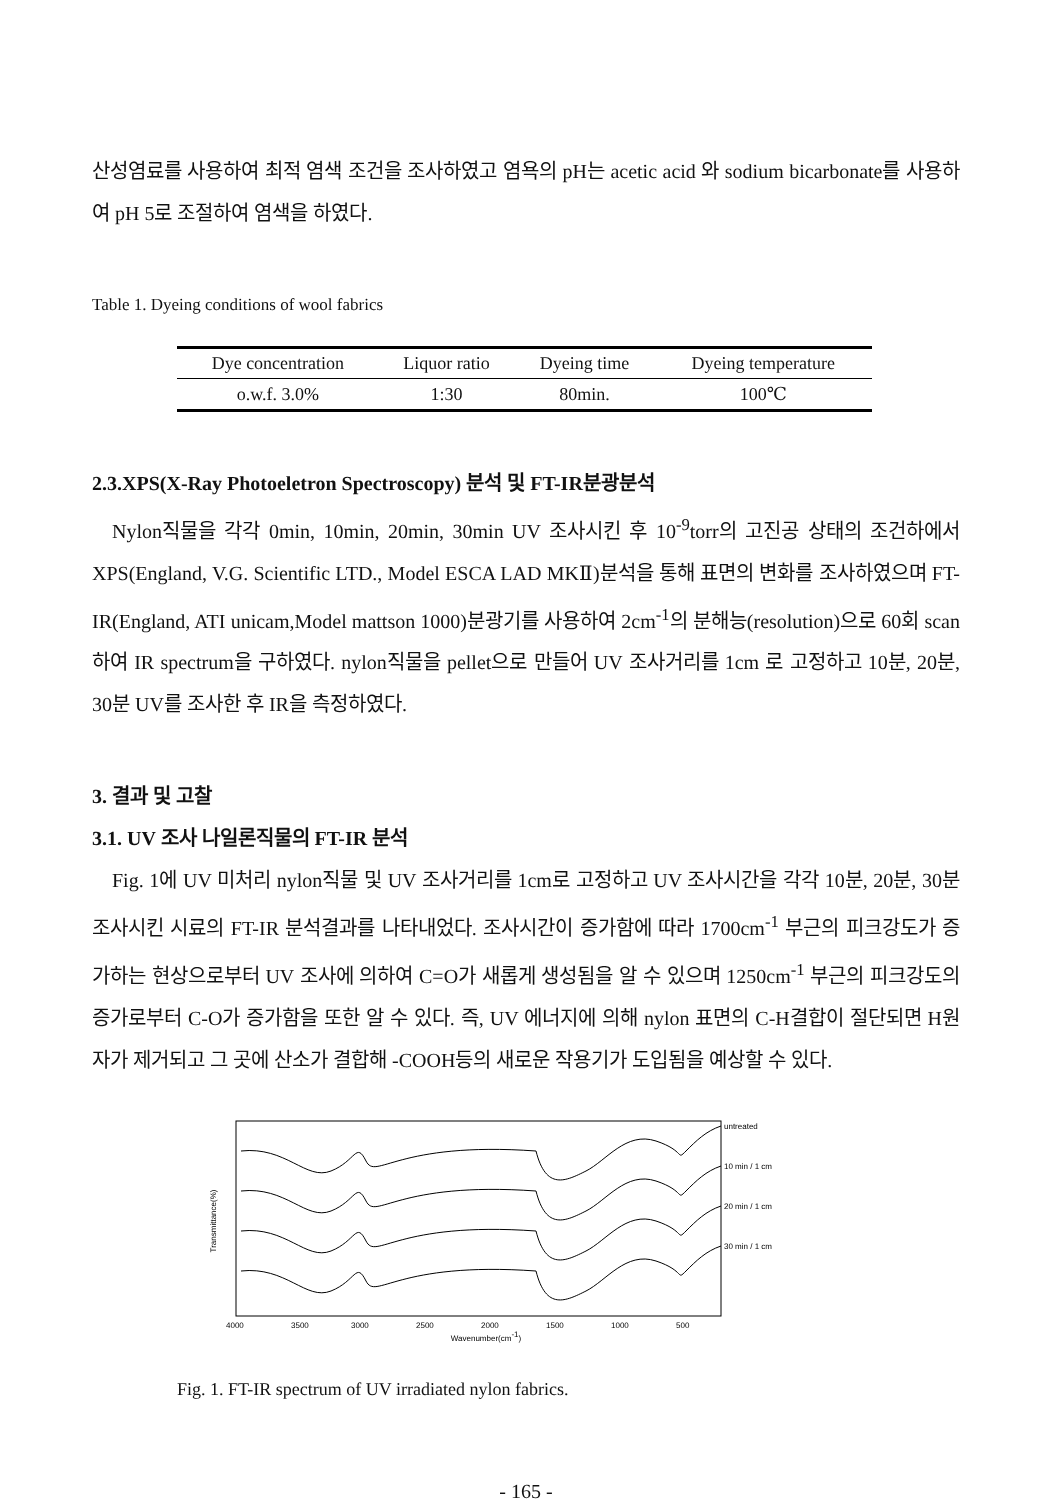산성염료를 사용하여 최적 염색 조건을 조사하였고 염욕의 pH는 acetic acid 와 sodium bicarbonate를 사용하여 pH 5로 조절하여 염색을 하였다.
Table 1. Dyeing conditions of wool fabrics
| Dye concentration | Liquor ratio | Dyeing time | Dyeing temperature |
| --- | --- | --- | --- |
| o.w.f. 3.0% | 1:30 | 80min. | 100℃ |
2.3.XPS(X-Ray Photoeletron Spectroscopy) 분석 및 FT-IR분광분석
Nylon직물을 각각 0min, 10min, 20min, 30min UV 조사시킨 후 10<sup>-9</sup>torr의 고진공 상태의 조건하에서 XPS(England, V.G. Scientific LTD., Model ESCA LAD MKⅡ)분석을 통해 표면의 변화를 조사하였으며 FT-IR(England, ATI unicam,Model mattson 1000)분광기를 사용하여 2cm<sup>-1</sup>의 분해능(resolution)으로 60회 scan하여 IR spectrum을 구하였다. nylon직물을 pellet으로 만들어 UV 조사거리를 1cm 로 고정하고 10분, 20분, 30분 UV를 조사한 후 IR을 측정하였다.
3. 결과 및 고찰
3.1. UV 조사 나일론직물의 FT-IR 분석
Fig. 1에 UV 미처리 nylon직물 및 UV 조사거리를 1cm로 고정하고 UV 조사시간을 각각 10분, 20분, 30분 조사시킨 시료의 FT-IR 분석결과를 나타내었다. 조사시간이 증가함에 따라 1700cm<sup>-1</sup> 부근의 피크강도가 증가하는 현상으로부터 UV 조사에 의하여 C=O가 새롭게 생성됨을 알 수 있으며 1250cm<sup>-1</sup> 부근의 피크강도의 증가로부터 C-O가 증가함을 또한 알 수 있다. 즉, UV 에너지에 의해 nylon 표면의 C-H결합이 절단되면 H원자가 제거되고 그 곳에 산소가 결합해 -COOH등의 새로운 작용기가 도입됨을 예상할 수 있다.
Transmittance(%)
untreated
10 min / 1 cm
20 min / 1 cm
30 min / 1 cm
4000
3500
3000
2500
2000
1500
1000
500
Wavenumber(cm-1)
Fig. 1. FT-IR spectrum of UV irradiated nylon fabrics.
- 165 -